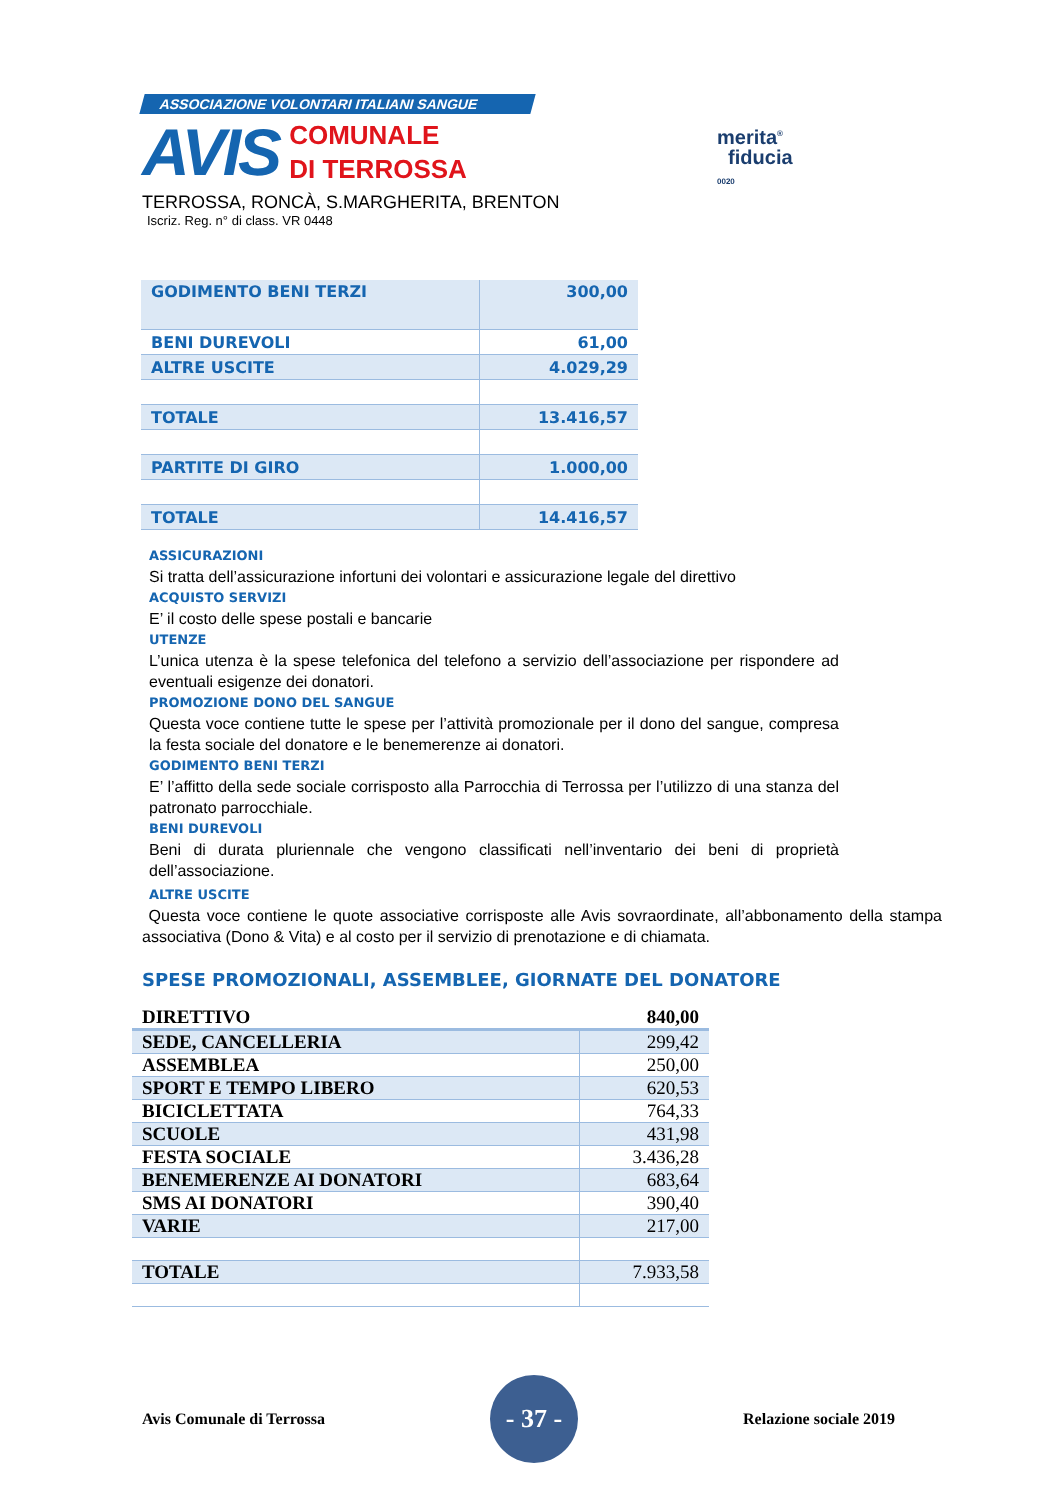ASSOCIAZIONE VOLONTARI ITALIANI SANGUE
AVIS
COMUNALE
DI TERROSSA
merita<sup>®</sup>
fiducia 0020
TERROSSA, RONCÀ, S.MARGHERITA, BRENTON
Iscriz. Reg. n° di class. VR 0448
| GODIMENTO BENI TERZI | 300,00 |
| BENI DUREVOLI | 61,00 |
| ALTRE USCITE | 4.029,29 |
| TOTALE | 13.416,57 |
| PARTITE DI GIRO | 1.000,00 |
| TOTALE | 14.416,57 |
ASSICURAZIONI
Si tratta dell’assicurazione infortuni dei volontari e assicurazione legale del direttivo
ACQUISTO SERVIZI
E’ il costo delle spese postali e bancarie
UTENZE
L’unica utenza è la spese telefonica del telefono a servizio dell’associazione per rispondere ad eventuali esigenze dei donatori.
PROMOZIONE DONO DEL SANGUE
Questa voce contiene tutte le spese per l’attività promozionale per il dono del sangue, compresa la festa sociale del donatore e le benemerenze ai donatori.
GODIMENTO BENI TERZI
E’ l’affitto della sede sociale corrisposto alla Parrocchia di Terrossa per l’utilizzo di una stanza del patronato parrocchiale.
BENI DUREVOLI
Beni di durata pluriennale che vengono classificati nell’inventario dei beni di proprietà dell’associazione.
ALTRE USCITE
Questa voce contiene le quote associative corrisposte alle Avis sovraordinate, all’abbonamento della stampa associativa (Dono & Vita) e al costo per il servizio di prenotazione e di chiamata.
SPESE PROMOZIONALI, ASSEMBLEE, GIORNATE DEL DONATORE
| DIRETTIVO | 840,00 |
| SEDE, CANCELLERIA | 299,42 |
| ASSEMBLEA | 250,00 |
| SPORT E TEMPO LIBERO | 620,53 |
| BICICLETTATA | 764,33 |
| SCUOLE | 431,98 |
| FESTA SOCIALE | 3.436,28 |
| BENEMERENZE AI DONATORI | 683,64 |
| SMS AI DONATORI | 390,40 |
| VARIE | 217,00 |
| TOTALE | 7.933,58 |
Avis Comunale di Terrossa
- 37 -
Relazione sociale 2019